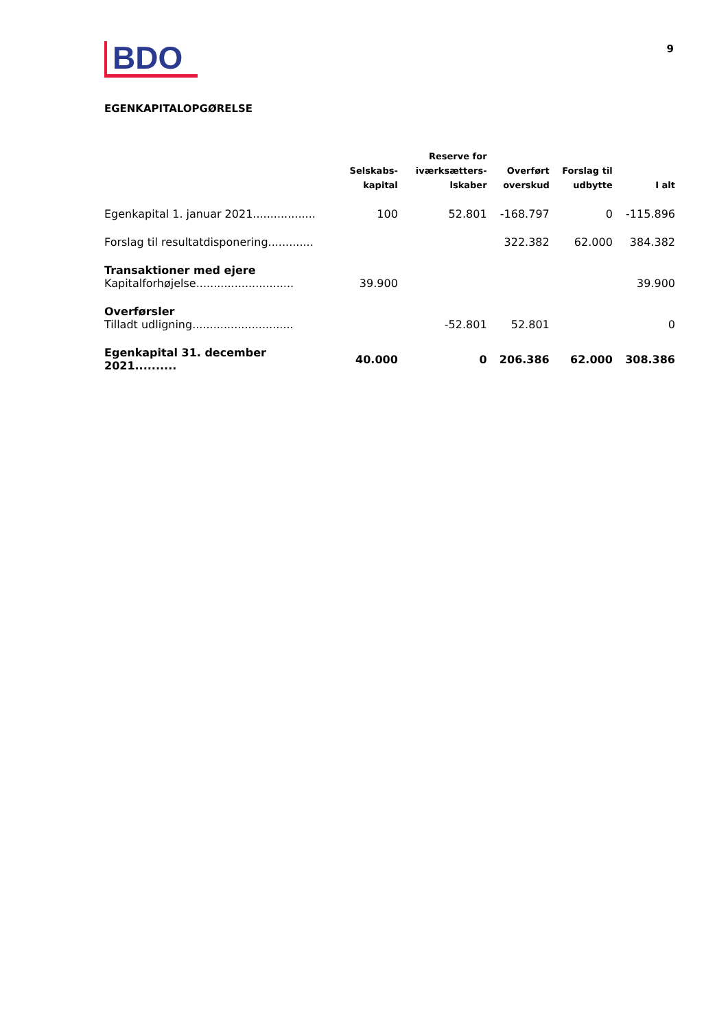BDO
9
EGENKAPITALOPGØRELSE
| | Selskabs- kapital | Reserve for iværksætters- lskaber | Overført overskud | Forslag til udbytte | I alt |
| --- | --- | --- | --- | --- | --- |
| Egenkapital 1. januar 2021.................. | 100 | 52.801 | -168.797 | 0 | -115.896 |
| Forslag til resultatdisponering............. | | | 322.382 | 62.000 | 384.382 |
| Transaktioner med ejere | | | | | |
| Kapitalforhøjelse............................ | 39.900 | | | | 39.900 |
| Overførsler | | | | | |
| Tilladt udligning............................. | | -52.801 | 52.801 | | 0 |
| Egenkapital 31. december 2021.......... | 40.000 | 0 | 206.386 | 62.000 | 308.386 |